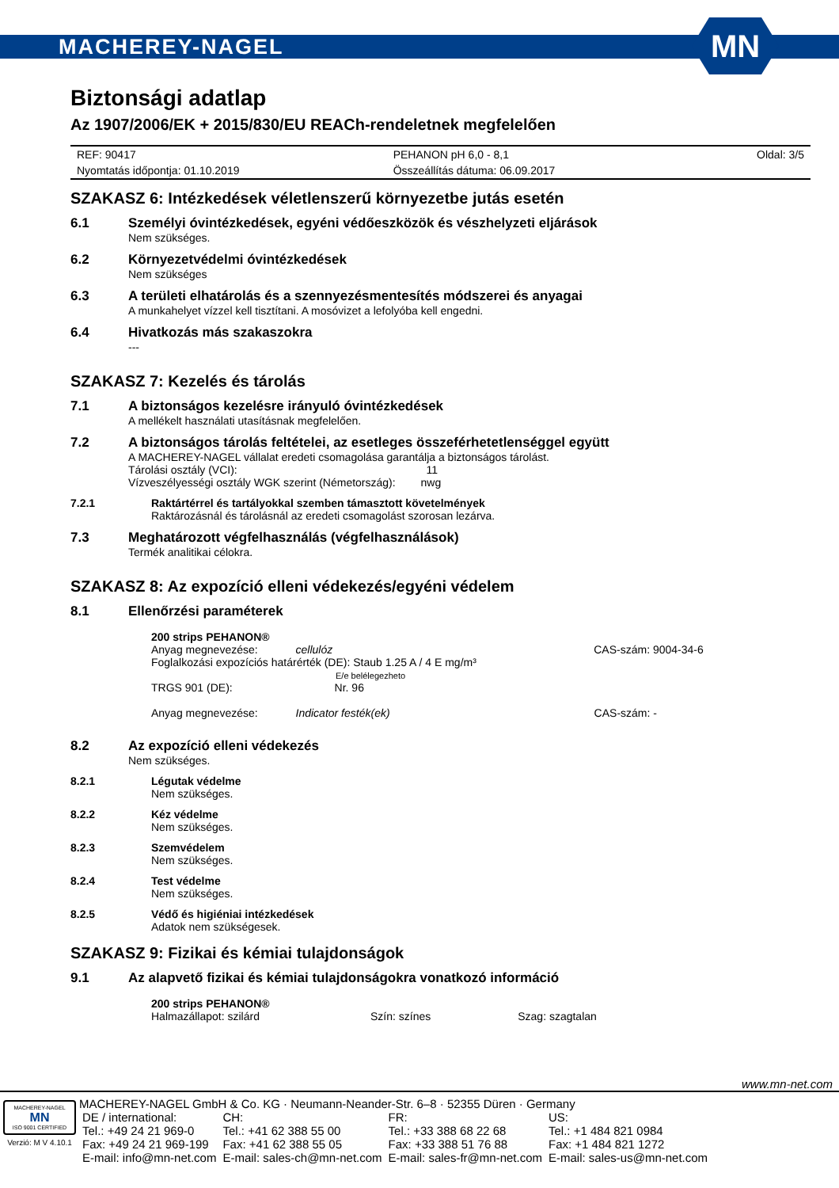MACHEREY-NAGEL
MN
Biztonsági adatlap
Az 1907/2006/EK + 2015/830/EU REACh-rendeletnek megfelelően
| REF: 90417 | PEHANON pH 6,0 - 8,1 | Oldal: 3/5 |
| Nyomtatás időpontja: 01.10.2019 | Összeállítás dátuma: 06.09.2017 | |
SZAKASZ 6: Intézkedések véletlenszerű környezetbe jutás esetén
6.1 Személyi óvintézkedések, egyéni védőeszközök és vészhelyzeti eljárások
Nem szükséges.
6.2 Környezetvédelmi óvintézkedések
Nem szükséges
6.3 A területi elhatárolás és a szennyezésmentesítés módszerei és anyagai
A munkahelyet vízzel kell tisztítani. A mosóvizet a lefolyóba kell engedni.
6.4 Hivatkozás más szakaszokra
---
SZAKASZ 7: Kezelés és tárolás
7.1 A biztonságos kezelésre irányuló óvintézkedések
A mellékelt használati utasításnak megfelelően.
7.2 A biztonságos tárolás feltételei, az esetleges összeférhetetlenséggel együtt
A MACHEREY-NAGEL vállalat eredeti csomagolása garantálja a biztonságos tárolást.
Tárolási osztály (VCI): 11
Vízveszélyességi osztály WGK szerint (Németország): nwg
7.2.1 Raktártérrel és tartályokkal szemben támasztott követelmények
Raktározásnál és tárolásnál az eredeti csomagolást szorosan lezárva.
7.3 Meghatározott végfelhasználás (végfelhasználások)
Termék analitikai célokra.
SZAKASZ 8: Az expozíció elleni védekezés/egyéni védelem
8.1 Ellenőrzési paraméterek
200 strips PEHANON®
Anyag megnevezése: cellulóz CAS-szám: 9004-34-6
Foglalkozási expozíciós határérték (DE): Staub 1.25 A / 4 E mg/m³
E/e belélegezheto
TRGS 901 (DE): Nr. 96
Anyag megnevezése: Indicator festék(ek) CAS-szám: -
8.2 Az expozíció elleni védekezés
Nem szükséges.
8.2.1 Légutak védelme
Nem szükséges.
8.2.2 Kéz védelme
Nem szükséges.
8.2.3 Szemvédelem
Nem szükséges.
8.2.4 Test védelme
Nem szükséges.
8.2.5 Védő és higiéniai intézkedések
Adatok nem szükségesek.
SZAKASZ 9: Fizikai és kémiai tulajdonságok
9.1 Az alapvető fizikai és kémiai tulajdonságokra vonatkozó információ
200 strips PEHANON®
Halmazállapot: szilárd Szín: színes Szag: szagtalan
www.mn-net.com
MACHEREY-NAGEL
MN
ISO 9001 CERTIFIED
Verzió: M V 4.10.1
MACHEREY-NAGEL GmbH & Co. KG · Neumann-Neander-Str. 6–8 · 52355 Düren · Germany
| DE / international: | CH: | FR: | US: |
| Tel.: +49 24 21 969-0 | Tel.: +41 62 388 55 00 | Tel.: +33 388 68 22 68 | Tel.: +1 484 821 0984 |
| Fax: +49 24 21 969-199 | Fax: +41 62 388 55 05 | Fax: +33 388 51 76 88 | Fax: +1 484 821 1272 |
| E-mail: info@mn-net.com | E-mail: sales-ch@mn-net.com | E-mail: sales-fr@mn-net.com | E-mail: sales-us@mn-net.com |